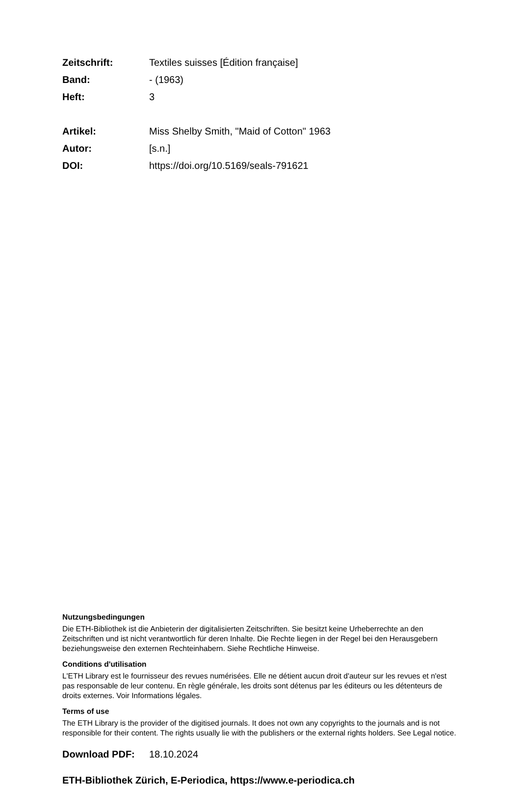Zeitschrift: Textiles suisses [Édition française]
Band: - (1963)
Heft: 3
Artikel: Miss Shelby Smith, "Maid of Cotton" 1963
Autor: [s.n.]
DOI: https://doi.org/10.5169/seals-791621
Nutzungsbedingungen
Die ETH-Bibliothek ist die Anbieterin der digitalisierten Zeitschriften. Sie besitzt keine Urheberrechte an den Zeitschriften und ist nicht verantwortlich für deren Inhalte. Die Rechte liegen in der Regel bei den Herausgebern beziehungsweise den externen Rechteinhabern. Siehe Rechtliche Hinweise.
Conditions d'utilisation
L'ETH Library est le fournisseur des revues numérisées. Elle ne détient aucun droit d'auteur sur les revues et n'est pas responsable de leur contenu. En règle générale, les droits sont détenus par les éditeurs ou les détenteurs de droits externes. Voir Informations légales.
Terms of use
The ETH Library is the provider of the digitised journals. It does not own any copyrights to the journals and is not responsible for their content. The rights usually lie with the publishers or the external rights holders. See Legal notice.
Download PDF: 18.10.2024
ETH-Bibliothek Zürich, E-Periodica, https://www.e-periodica.ch